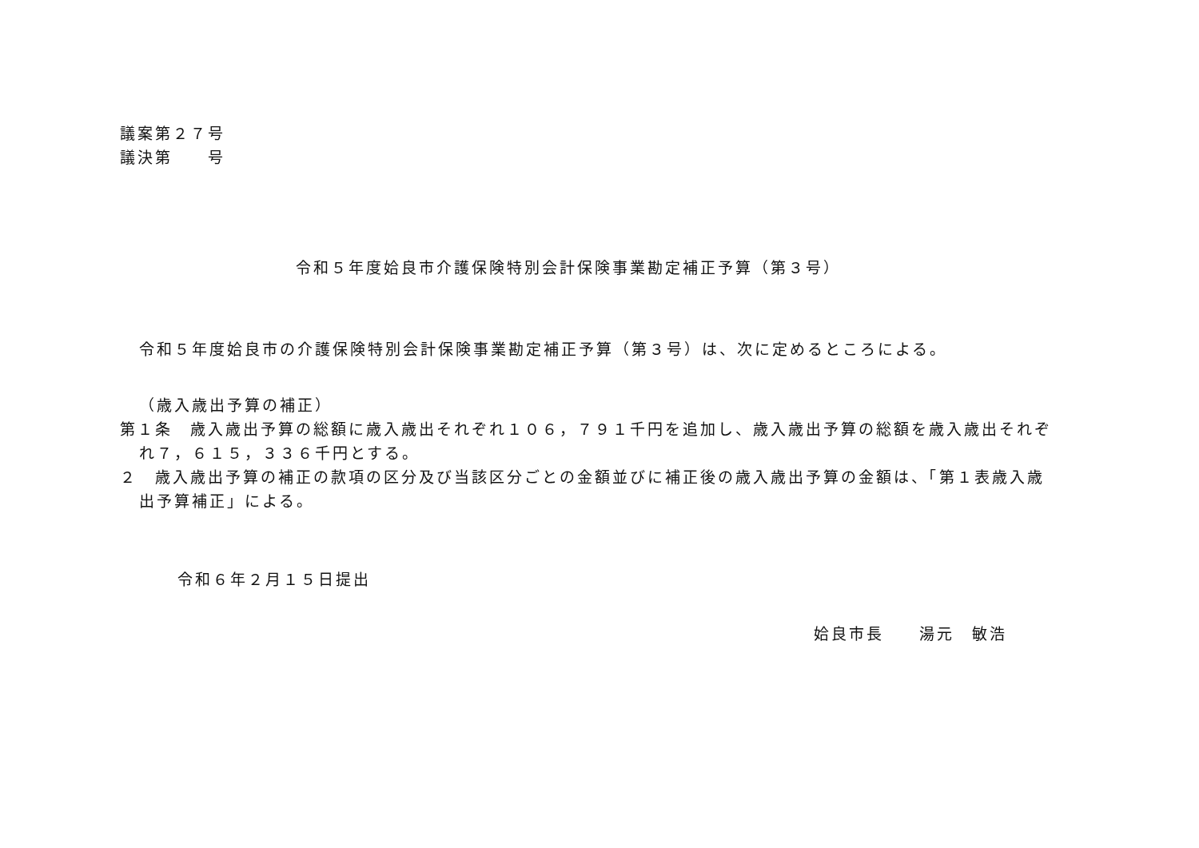議案第２７号
議決第　　号
令和５年度姶良市介護保険特別会計保険事業勘定補正予算（第３号）
令和５年度姶良市の介護保険特別会計保険事業勘定補正予算（第３号）は、次に定めるところによる。
（歳入歳出予算の補正）
第１条　歳入歳出予算の総額に歳入歳出それぞれ１０６，７９１千円を追加し、歳入歳出予算の総額を歳入歳出それぞれ７，６１５，３３６千円とする。
２　歳入歳出予算の補正の款項の区分及び当該区分ごとの金額並びに補正後の歳入歳出予算の金額は、「第１表歳入歳出予算補正」による。
令和６年２月１５日提出
姶良市長　　湯元　敏浩